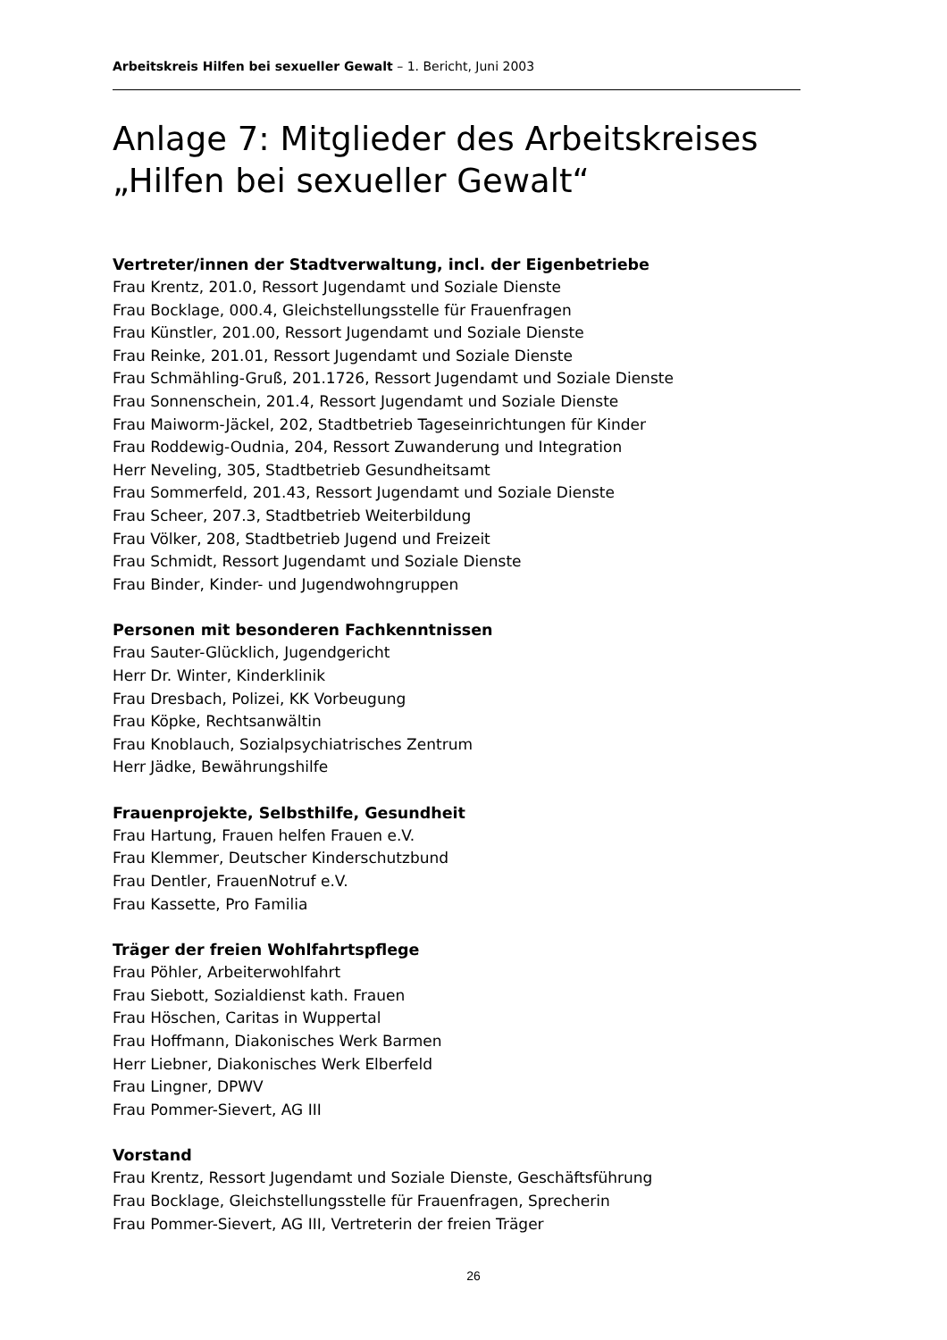Arbeitskreis Hilfen bei sexueller Gewalt – 1. Bericht, Juni 2003
Anlage 7: Mitglieder des Arbeitskreises „Hilfen bei sexueller Gewalt“
Vertreter/innen der Stadtverwaltung, incl. der Eigenbetriebe
Frau Krentz, 201.0, Ressort Jugendamt und Soziale Dienste
Frau Bocklage, 000.4, Gleichstellungsstelle für Frauenfragen
Frau Künstler, 201.00, Ressort Jugendamt und Soziale Dienste
Frau Reinke, 201.01, Ressort Jugendamt und Soziale Dienste
Frau Schmähling-Gruß, 201.1726, Ressort Jugendamt und Soziale Dienste
Frau Sonnenschein, 201.4, Ressort Jugendamt und Soziale Dienste
Frau Maiworm-Jäckel, 202, Stadtbetrieb Tageseinrichtungen für Kinder
Frau Roddewig-Oudnia, 204, Ressort Zuwanderung und Integration
Herr Neveling, 305, Stadtbetrieb Gesundheitsamt
Frau Sommerfeld, 201.43, Ressort Jugendamt und Soziale Dienste
Frau Scheer, 207.3, Stadtbetrieb Weiterbildung
Frau Völker, 208, Stadtbetrieb Jugend und Freizeit
Frau Schmidt, Ressort Jugendamt und Soziale Dienste
Frau Binder, Kinder- und Jugendwohngruppen
Personen mit besonderen Fachkenntnissen
Frau Sauter-Glücklich, Jugendgericht
Herr Dr. Winter, Kinderklinik
Frau Dresbach, Polizei, KK Vorbeugung
Frau Köpke, Rechtsanwältin
Frau Knoblauch, Sozialpsychiatrisches Zentrum
Herr Jädke, Bewährungshilfe
Frauenprojekte, Selbsthilfe, Gesundheit
Frau Hartung, Frauen helfen Frauen e.V.
Frau Klemmer, Deutscher Kinderschutzbund
Frau Dentler, FrauenNotruf e.V.
Frau Kassette, Pro Familia
Träger der freien Wohlfahrtspflege
Frau Pöhler, Arbeiterwohlfahrt
Frau Siebott, Sozialdienst kath. Frauen
Frau Höschen, Caritas in Wuppertal
Frau Hoffmann, Diakonisches Werk Barmen
Herr Liebner, Diakonisches Werk Elberfeld
Frau Lingner, DPWV
Frau Pommer-Sievert, AG III
Vorstand
Frau Krentz, Ressort Jugendamt und Soziale Dienste, Geschäftsführung
Frau Bocklage, Gleichstellungsstelle für Frauenfragen, Sprecherin
Frau Pommer-Sievert, AG III, Vertreterin der freien Träger
26